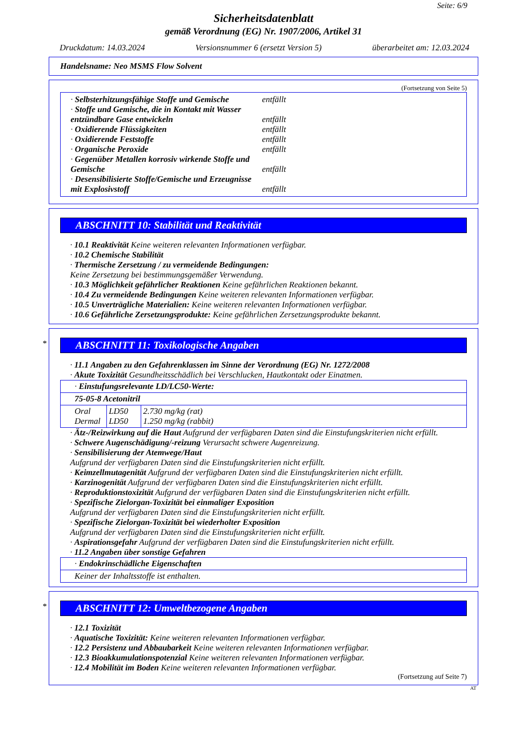Seite: 6/9
Sicherheitsdatenblatt
gemäß Verordnung (EG) Nr. 1907/2006, Artikel 31
Druckdatum: 14.03.2024 Versionsnummer 6 (ersetzt Version 5) überarbeitet am: 12.03.2024
Handelsname: Neo MSMS Flow Solvent
(Fortsetzung von Seite 5)
· Selbsterhitzungsfähige Stoffe und Gemische entfällt
· Stoffe und Gemische, die in Kontakt mit Wasser entzündbare Gase entwickeln
entfällt
· Oxidierende Flüssigkeiten entfällt
· Oxidierende Feststoffe entfällt
· Organische Peroxide entfällt
· Gegenüber Metallen korrosiv wirkende Stoffe und Gemische
entfällt
· Desensibilisierte Stoffe/Gemische und Erzeugnisse mit Explosivstoff
entfällt
ABSCHNITT 10: Stabilität und Reaktivität
· 10.1 Reaktivität Keine weiteren relevanten Informationen verfügbar.
· 10.2 Chemische Stabilität
· Thermische Zersetzung / zu vermeidende Bedingungen:
Keine Zersetzung bei bestimmungsgemäßer Verwendung.
· 10.3 Möglichkeit gefährlicher Reaktionen Keine gefährlichen Reaktionen bekannt.
· 10.4 Zu vermeidende Bedingungen Keine weiteren relevanten Informationen verfügbar.
· 10.5 Unverträgliche Materialien: Keine weiteren relevanten Informationen verfügbar.
· 10.6 Gefährliche Zersetzungsprodukte: Keine gefährlichen Zersetzungsprodukte bekannt.
*
ABSCHNITT 11: Toxikologische Angaben
· 11.1 Angaben zu den Gefahrenklassen im Sinne der Verordnung (EG) Nr. 1272/2008
· Akute Toxizität Gesundheitsschädlich bei Verschlucken, Hautkontakt oder Einatmen.
| · Einstufungsrelevante LD/LC50-Werte: | | |
| 75-05-8 Acetonitril | | |
| Oral Dermal | LD50 LD50 | 2.730 mg/kg (rat) 1.250 mg/kg (rabbit) |
· Ätz-/Reizwirkung auf die Haut Aufgrund der verfügbaren Daten sind die Einstufungskriterien nicht erfüllt.
· Schwere Augenschädigung/-reizung Verursacht schwere Augenreizung.
· Sensibilisierung der Atemwege/Haut
Aufgrund der verfügbaren Daten sind die Einstufungskriterien nicht erfüllt.
· Keimzellmutagenität Aufgrund der verfügbaren Daten sind die Einstufungskriterien nicht erfüllt.
· Karzinogenität Aufgrund der verfügbaren Daten sind die Einstufungskriterien nicht erfüllt.
· Reproduktionstoxizität Aufgrund der verfügbaren Daten sind die Einstufungskriterien nicht erfüllt.
· Spezifische Zielorgan-Toxizität bei einmaliger Exposition
Aufgrund der verfügbaren Daten sind die Einstufungskriterien nicht erfüllt.
· Spezifische Zielorgan-Toxizität bei wiederholter Exposition
Aufgrund der verfügbaren Daten sind die Einstufungskriterien nicht erfüllt.
· Aspirationsgefahr Aufgrund der verfügbaren Daten sind die Einstufungskriterien nicht erfüllt.
· 11.2 Angaben über sonstige Gefahren
| · Endokrinschädliche Eigenschaften |
| Keiner der Inhaltsstoffe ist enthalten. |
*
ABSCHNITT 12: Umweltbezogene Angaben
· 12.1 Toxizität
· Aquatische Toxizität: Keine weiteren relevanten Informationen verfügbar.
· 12.2 Persistenz und Abbaubarkeit Keine weiteren relevanten Informationen verfügbar.
· 12.3 Bioakkumulationspotenzial Keine weiteren relevanten Informationen verfügbar.
· 12.4 Mobilität im Boden Keine weiteren relevanten Informationen verfügbar.
(Fortsetzung auf Seite 7)
AT